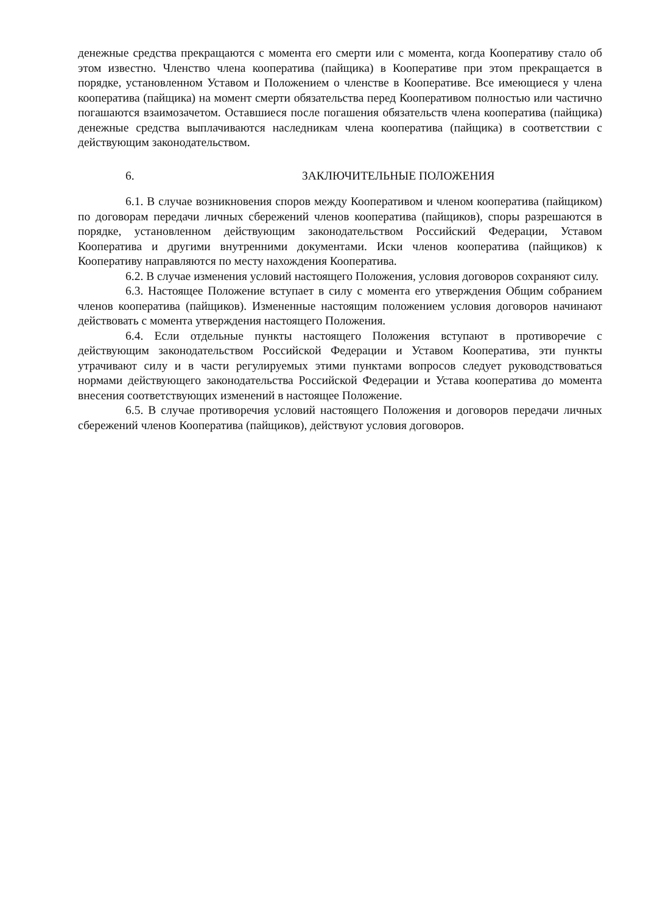денежные средства прекращаются с момента его смерти или с момента, когда Кооперативу стало об этом известно. Членство члена кооператива (пайщика) в Кооперативе при этом прекращается в порядке, установленном Уставом и Положением о членстве в Кооперативе. Все имеющиеся у члена кооператива (пайщика) на момент смерти обязательства перед Кооперативом полностью или частично погашаются взаимозачетом. Оставшиеся после погашения обязательств члена кооператива (пайщика) денежные средства выплачиваются наследникам члена кооператива (пайщика) в соответствии с действующим законодательством.
6. ЗАКЛЮЧИТЕЛЬНЫЕ ПОЛОЖЕНИЯ
6.1. В случае возникновения споров между Кооперативом и членом кооператива (пайщиком) по договорам передачи личных сбережений членов кооператива (пайщиков), споры разрешаются в порядке, установленном действующим законодательством Российский Федерации, Уставом Кооператива и другими внутренними документами. Иски членов кооператива (пайщиков) к Кооперативу направляются по месту нахождения Кооператива.
6.2. В случае изменения условий настоящего Положения, условия договоров сохраняют силу.
6.3. Настоящее Положение вступает в силу с момента его утверждения Общим собранием членов кооператива (пайщиков). Измененные настоящим положением условия договоров начинают действовать с момента утверждения настоящего Положения.
6.4. Если отдельные пункты настоящего Положения вступают в противоречие с действующим законодательством Российской Федерации и Уставом Кооператива, эти пункты утрачивают силу и в части регулируемых этими пунктами вопросов следует руководствоваться нормами действующего законодательства Российской Федерации и Устава кооператива до момента внесения соответствующих изменений в настоящее Положение.
6.5. В случае противоречия условий настоящего Положения и договоров передачи личных сбережений членов Кооператива (пайщиков), действуют условия договоров.